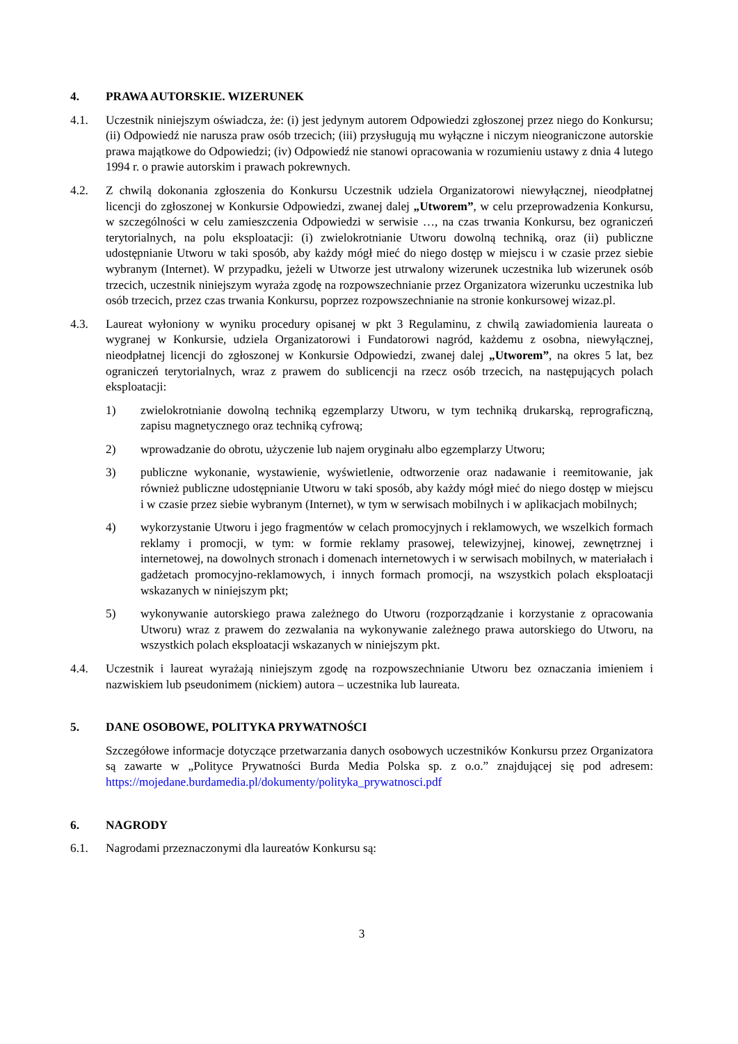4. PRAWA AUTORSKIE. WIZERUNEK
4.1. Uczestnik niniejszym oświadcza, że: (i) jest jedynym autorem Odpowiedzi zgłoszonej przez niego do Konkursu; (ii) Odpowiedź nie narusza praw osób trzecich; (iii) przysługują mu wyłączne i niczym nieograniczone autorskie prawa majątkowe do Odpowiedzi; (iv) Odpowiedź nie stanowi opracowania w rozumieniu ustawy z dnia 4 lutego 1994 r. o prawie autorskim i prawach pokrewnych.
4.2. Z chwilą dokonania zgłoszenia do Konkursu Uczestnik udziela Organizatorowi niewyłącznej, nieodpłatnej licencji do zgłoszonej w Konkursie Odpowiedzi, zwanej dalej „Utworem”, w celu przeprowadzenia Konkursu, w szczególności w celu zamieszczenia Odpowiedzi w serwisie …, na czas trwania Konkursu, bez ograniczeń terytorialnych, na polu eksploatacji: (i) zwielokrotnianie Utworu dowolną techniką, oraz (ii) publiczne udostępnianie Utworu w taki sposób, aby każdy mógł mieć do niego dostęp w miejscu i w czasie przez siebie wybranym (Internet). W przypadku, jeżeli w Utworze jest utrwalony wizerunek uczestnika lub wizerunek osób trzecich, uczestnik niniejszym wyraża zgodę na rozpowszechnianie przez Organizatora wizerunku uczestnika lub osób trzecich, przez czas trwania Konkursu, poprzez rozpowszechnianie na stronie konkursowej wizaz.pl.
4.3. Laureat wyłoniony w wyniku procedury opisanej w pkt 3 Regulaminu, z chwilą zawiadomienia laureata o wygranej w Konkursie, udziela Organizatorowi i Fundatorowi nagród, każdemu z osobna, niewyłącznej, nieodpłatnej licencji do zgłoszonej w Konkursie Odpowiedzi, zwanej dalej „Utworem”, na okres 5 lat, bez ograniczeń terytorialnych, wraz z prawem do sublicencji na rzecz osób trzecich, na następujących polach eksploatacji:
1) zwielokrotnianie dowolną techniką egzemplarzy Utworu, w tym techniką drukarską, reprograficzną, zapisu magnetycznego oraz techniką cyfrową;
2) wprowadzanie do obrotu, użyczenie lub najem oryginału albo egzemplarzy Utworu;
3) publiczne wykonanie, wystawienie, wyświetlenie, odtworzenie oraz nadawanie i reemitowanie, jak również publiczne udostępnianie Utworu w taki sposób, aby każdy mógł mieć do niego dostęp w miejscu i w czasie przez siebie wybranym (Internet), w tym w serwisach mobilnych i w aplikacjach mobilnych;
4) wykorzystanie Utworu i jego fragmentów w celach promocyjnych i reklamowych, we wszelkich formach reklamy i promocji, w tym: w formie reklamy prasowej, telewizyjnej, kinowej, zewnętrznej i internetowej, na dowolnych stronach i domenach internetowych i w serwisach mobilnych, w materiałach i gadżetach promocyjno-reklamowych, i innych formach promocji, na wszystkich polach eksploatacji wskazanych w niniejszym pkt;
5) wykonywanie autorskiego prawa zależnego do Utworu (rozporządzanie i korzystanie z opracowania Utworu) wraz z prawem do zezwalania na wykonywanie zależnego prawa autorskiego do Utworu, na wszystkich polach eksploatacji wskazanych w niniejszym pkt.
4.4. Uczestnik i laureat wyrażają niniejszym zgodę na rozpowszechnianie Utworu bez oznaczania imieniem i nazwiskiem lub pseudonimem (nickiem) autora – uczestnika lub laureata.
5. DANE OSOBOWE, POLITYKA PRYWATNOŚCI
Szczegółowe informacje dotyczące przetwarzania danych osobowych uczestników Konkursu przez Organizatora są zawarte w „Polityce Prywatności Burda Media Polska sp. z o.o.” znajdującej się pod adresem: https://mojedane.burdamedia.pl/dokumenty/polityka_prywatnosci.pdf
6. NAGRODY
6.1. Nagrodami przeznaczonymi dla laureatów Konkursu są:
3